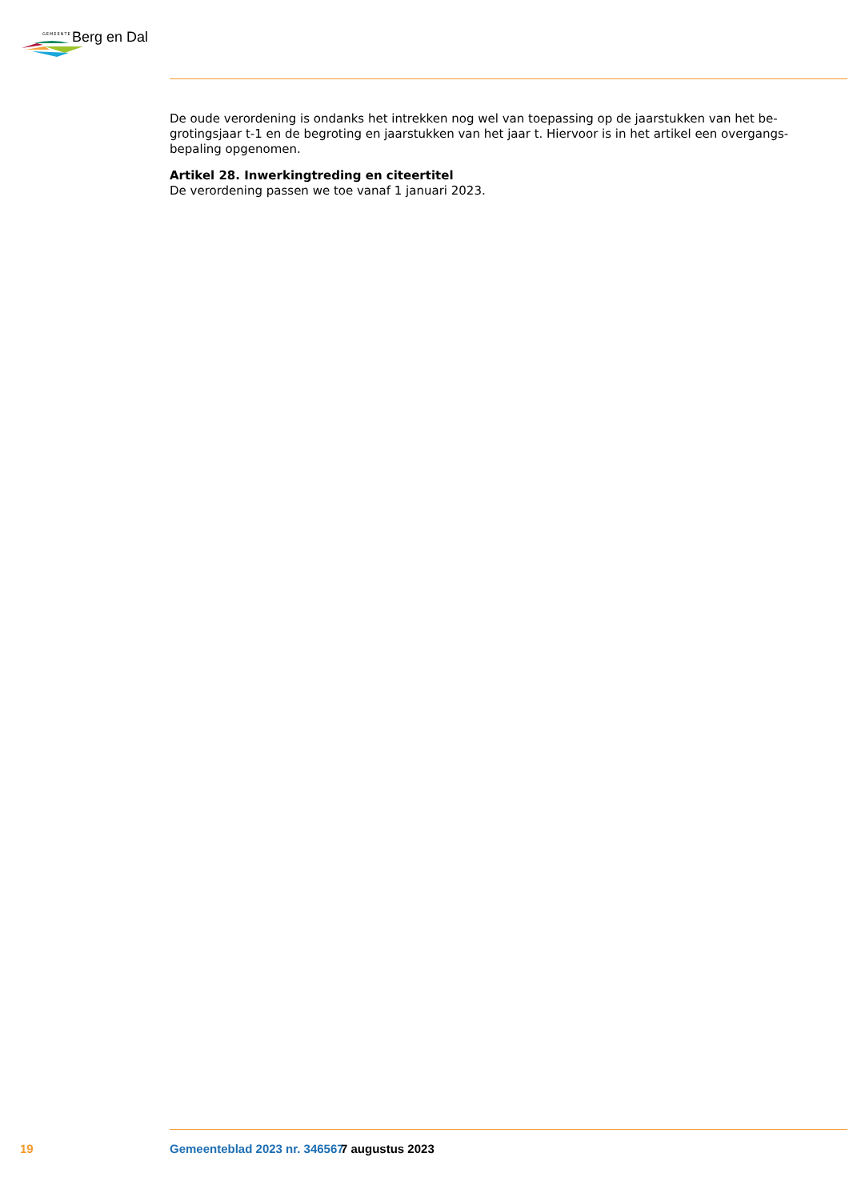GEMEENTE Berg en Dal
De oude verordening is ondanks het intrekken nog wel van toepassing op de jaarstukken van het be­grotingsjaar t-1 en de begroting en jaarstukken van het jaar t. Hiervoor is in het artikel een overgangs­bepaling opgenomen.
Artikel 28. Inwerkingtreding en citeertitel
De verordening passen we toe vanaf 1 januari 2023.
19 Gemeenteblad 2023 nr. 346567 7 augustus 2023